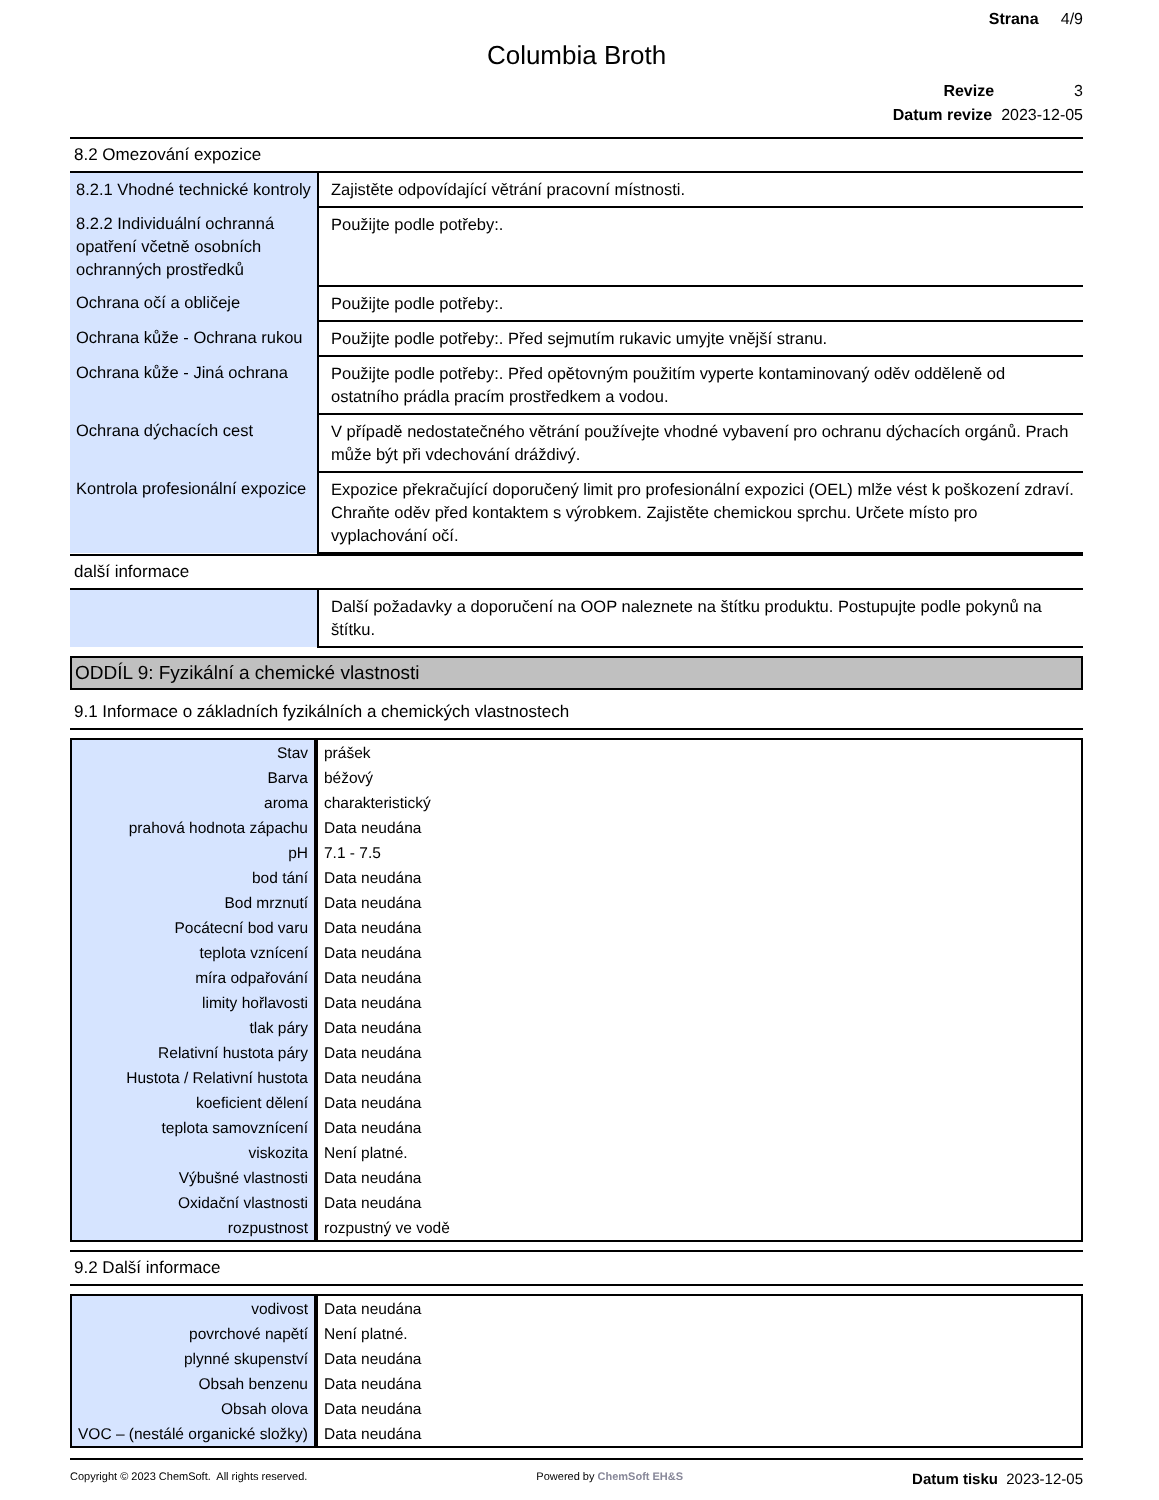Strana 4/9
Columbia Broth
Revize 3
Datum revize 2023-12-05
8.2 Omezování expozice
| 8.2.1 Vhodné technické kontroly | Zajistěte odpovídající větrání pracovní místnosti. |
| 8.2.2 Individuální ochranná opatření včetně osobních ochranných prostředků | Použijte podle potřeby:. |
| Ochrana očí a obličeje | Použijte podle potřeby:. |
| Ochrana kůže - Ochrana rukou | Použijte podle potřeby:. Před sejmutím rukavic umyjte vnější stranu. |
| Ochrana kůže - Jiná ochrana | Použijte podle potřeby:. Před opětovným použitím vyperte kontaminovaný oděv odděleně od ostatního prádla pracím prostředkem a vodou. |
| Ochrana dýchacích cest | V případě nedostatečného větrání používejte vhodné vybavení pro ochranu dýchacích orgánů. Prach může být při vdechování dráždivý. |
| Kontrola profesionální expozice | Expozice překračující doporučený limit pro profesionální expozici (OEL) mlže vést k poškození zdraví. Chraňte oděv před kontaktem s výrobkem. Zajistěte chemickou sprchu. Určete místo pro vyplachování očí. |
další informace
| | Další požadavky a doporučení na OOP naleznete na štítku produktu. Postupujte podle pokynů na štítku. |
ODDÍL 9: Fyzikální a chemické vlastnosti
9.1 Informace o základních fyzikálních a chemických vlastnostech
| Stav | prášek |
| Barva | béžový |
| aroma | charakteristický |
| prahová hodnota zápachu | Data neudána |
| pH | 7.1 - 7.5 |
| bod tání | Data neudána |
| Bod mrznutí | Data neudána |
| Pocátecní bod varu | Data neudána |
| teplota vznícení | Data neudána |
| míra odpařování | Data neudána |
| limity hořlavosti | Data neudána |
| tlak páry | Data neudána |
| Relativní hustota páry | Data neudána |
| Hustota / Relativní hustota | Data neudána |
| koeficient dělení | Data neudána |
| teplota samovznícení | Data neudána |
| viskozita | Není platné. |
| Výbušné vlastnosti | Data neudána |
| Oxidační vlastnosti | Data neudána |
| rozpustnost | rozpustný ve vodě |
9.2 Další informace
| vodivost | Data neudána |
| povrchové napětí | Není platné. |
| plynné skupenství | Data neudána |
| Obsah benzenu | Data neudána |
| Obsah olova | Data neudána |
| VOC – (nestálé organické složky) | Data neudána |
Copyright © 2023 ChemSoft. All rights reserved. Powered by ChemSoft EH&S Datum tisku 2023-12-05